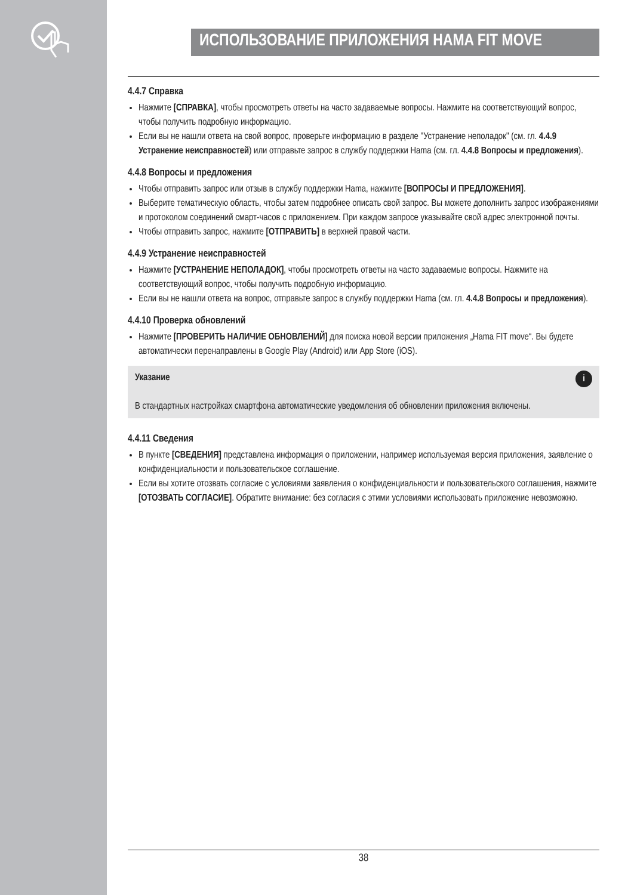ИСПОЛЬЗОВАНИЕ ПРИЛОЖЕНИЯ HAMA FIT MOVE
4.4.7 Справка
Нажмите [СПРАВКА], чтобы просмотреть ответы на часто задаваемые вопросы. Нажмите на соответствующий вопрос, чтобы получить подробную информацию.
Если вы не нашли ответа на свой вопрос, проверьте информацию в разделе "Устранение неполадок" (см. гл. 4.4.9 Устранение неисправностей) или отправьте запрос в службу поддержки Hama (см. гл. 4.4.8 Вопросы и предложения).
4.4.8 Вопросы и предложения
Чтобы отправить запрос или отзыв в службу поддержки Hama, нажмите [ВОПРОСЫ И ПРЕДЛОЖЕНИЯ].
Выберите тематическую область, чтобы затем подробнее описать свой запрос. Вы можете дополнить запрос изображениями и протоколом соединений смарт-часов с приложением. При каждом запросе указывайте свой адрес электронной почты.
Чтобы отправить запрос, нажмите [ОТПРАВИТЬ] в верхней правой части.
4.4.9 Устранение неисправностей
Нажмите [УСТРАНЕНИЕ НЕПОЛАДОК], чтобы просмотреть ответы на часто задаваемые вопросы. Нажмите на соответствующий вопрос, чтобы получить подробную информацию.
Если вы не нашли ответа на вопрос, отправьте запрос в службу поддержки Hama (см. гл. 4.4.8 Вопросы и предложения).
4.4.10 Проверка обновлений
Нажмите [ПРОВЕРИТЬ НАЛИЧИЕ ОБНОВЛЕНИЙ] для поиска новой версии приложения „Hama FIT move“. Вы будете автоматически перенаправлены в Google Play (Android) или App Store (iOS).
Указание i
В стандартных настройках смартфона автоматические уведомления об обновлении приложения включены.
4.4.11 Сведения
В пункте [СВЕДЕНИЯ] представлена информация о приложении, например используемая версия приложения, заявление о конфиденциальности и пользовательское соглашение.
Если вы хотите отозвать согласие с условиями заявления о конфиденциальности и пользовательского соглашения, нажмите [ОТОЗВАТЬ СОГЛАСИЕ]. Обратите внимание: без согласия с этими условиями использовать приложение невозможно.
38